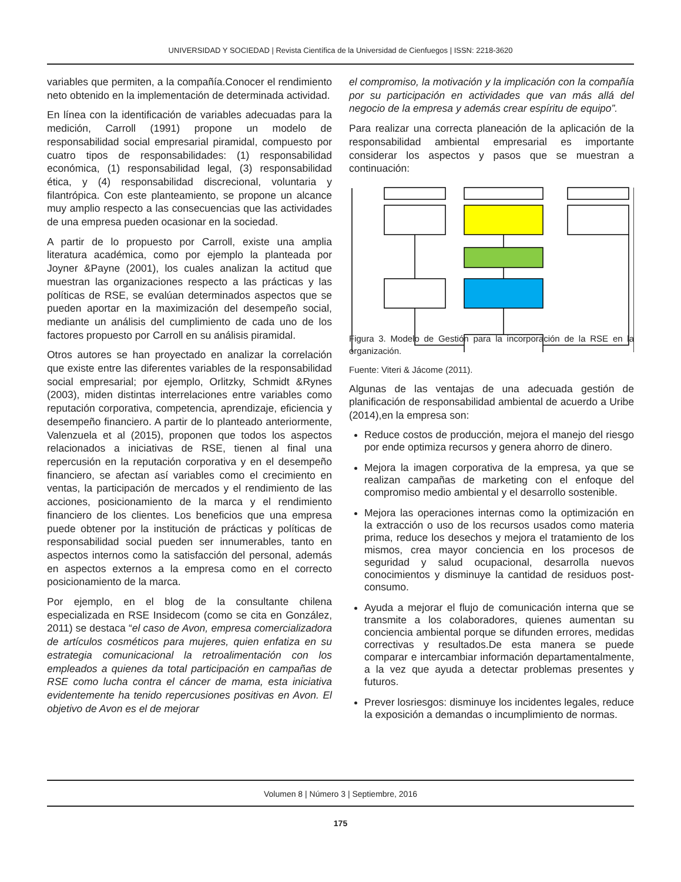UNIVERSIDAD Y SOCIEDAD | Revista Científica de la Universidad de Cienfuegos | ISSN: 2218-3620
variables que permiten, a la compañía.Conocer el rendimiento neto obtenido en la implementación de determinada actividad.
En línea con la identificación de variables adecuadas para la medición, Carroll (1991) propone un modelo de responsabilidad social empresarial piramidal, compuesto por cuatro tipos de responsabilidades: (1) responsabilidad económica, (1) responsabilidad legal, (3) responsabilidad ética, y (4) responsabilidad discrecional, voluntaria y filantrópica. Con este planteamiento, se propone un alcance muy amplio respecto a las consecuencias que las actividades de una empresa pueden ocasionar en la sociedad.
A partir de lo propuesto por Carroll, existe una amplia literatura académica, como por ejemplo la planteada por Joyner &Payne (2001), los cuales analizan la actitud que muestran las organizaciones respecto a las prácticas y las políticas de RSE, se evalúan determinados aspectos que se pueden aportar en la maximización del desempeño social, mediante un análisis del cumplimiento de cada uno de los factores propuesto por Carroll en su análisis piramidal.
Otros autores se han proyectado en analizar la correlación que existe entre las diferentes variables de la responsabilidad social empresarial; por ejemplo, Orlitzky, Schmidt &Rynes (2003), miden distintas interrelaciones entre variables como reputación corporativa, competencia, aprendizaje, eficiencia y desempeño financiero. A partir de lo planteado anteriormente, Valenzuela et al (2015), proponen que todos los aspectos relacionados a iniciativas de RSE, tienen al final una repercusión en la reputación corporativa y en el desempeño financiero, se afectan así variables como el crecimiento en ventas, la participación de mercados y el rendimiento de las acciones, posicionamiento de la marca y el rendimiento financiero de los clientes. Los beneficios que una empresa puede obtener por la institución de prácticas y políticas de responsabilidad social pueden ser innumerables, tanto en aspectos internos como la satisfacción del personal, además en aspectos externos a la empresa como en el correcto posicionamiento de la marca.
Por ejemplo, en el blog de la consultante chilena especializada en RSE Insidecom (como se cita en González, 2011) se destaca “el caso de Avon, empresa comercializadora de artículos cosméticos para mujeres, quien enfatiza en su estrategia comunicacional la retroalimentación con los empleados a quienes da total participación en campañas de RSE como lucha contra el cáncer de mama, esta iniciativa evidentemente ha tenido repercusiones positivas en Avon. El objetivo de Avon es el de mejorar
el compromiso, la motivación y la implicación con la compañía por su participación en actividades que van más allá del negocio de la empresa y además crear espíritu de equipo”.
Para realizar una correcta planeación de la aplicación de la responsabilidad ambiental empresarial es importante considerar los aspectos y pasos que se muestran a continuación:
Figura 3. Modelo de Gestión para la incorporación de la RSE en la organización.
Fuente: Viteri & Jácome (2011).
Algunas de las ventajas de una adecuada gestión de planificación de responsabilidad ambiental de acuerdo a Uribe (2014),en la empresa son:
Reduce costos de producción, mejora el manejo del riesgo por ende optimiza recursos y genera ahorro de dinero.
Mejora la imagen corporativa de la empresa, ya que se realizan campañas de marketing con el enfoque del compromiso medio ambiental y el desarrollo sostenible.
Mejora las operaciones internas como la optimización en la extracción o uso de los recursos usados como materia prima, reduce los desechos y mejora el tratamiento de los mismos, crea mayor conciencia en los procesos de seguridad y salud ocupacional, desarrolla nuevos conocimientos y disminuye la cantidad de residuos post-consumo.
Ayuda a mejorar el flujo de comunicación interna que se transmite a los colaboradores, quienes aumentan su conciencia ambiental porque se difunden errores, medidas correctivas y resultados.De esta manera se puede comparar e intercambiar información departamentalmente, a la vez que ayuda a detectar problemas presentes y futuros.
Prever losriesgos: disminuye los incidentes legales, reduce la exposición a demandas o incumplimiento de normas.
Volumen 8 | Número 3 | Septiembre, 2016
175